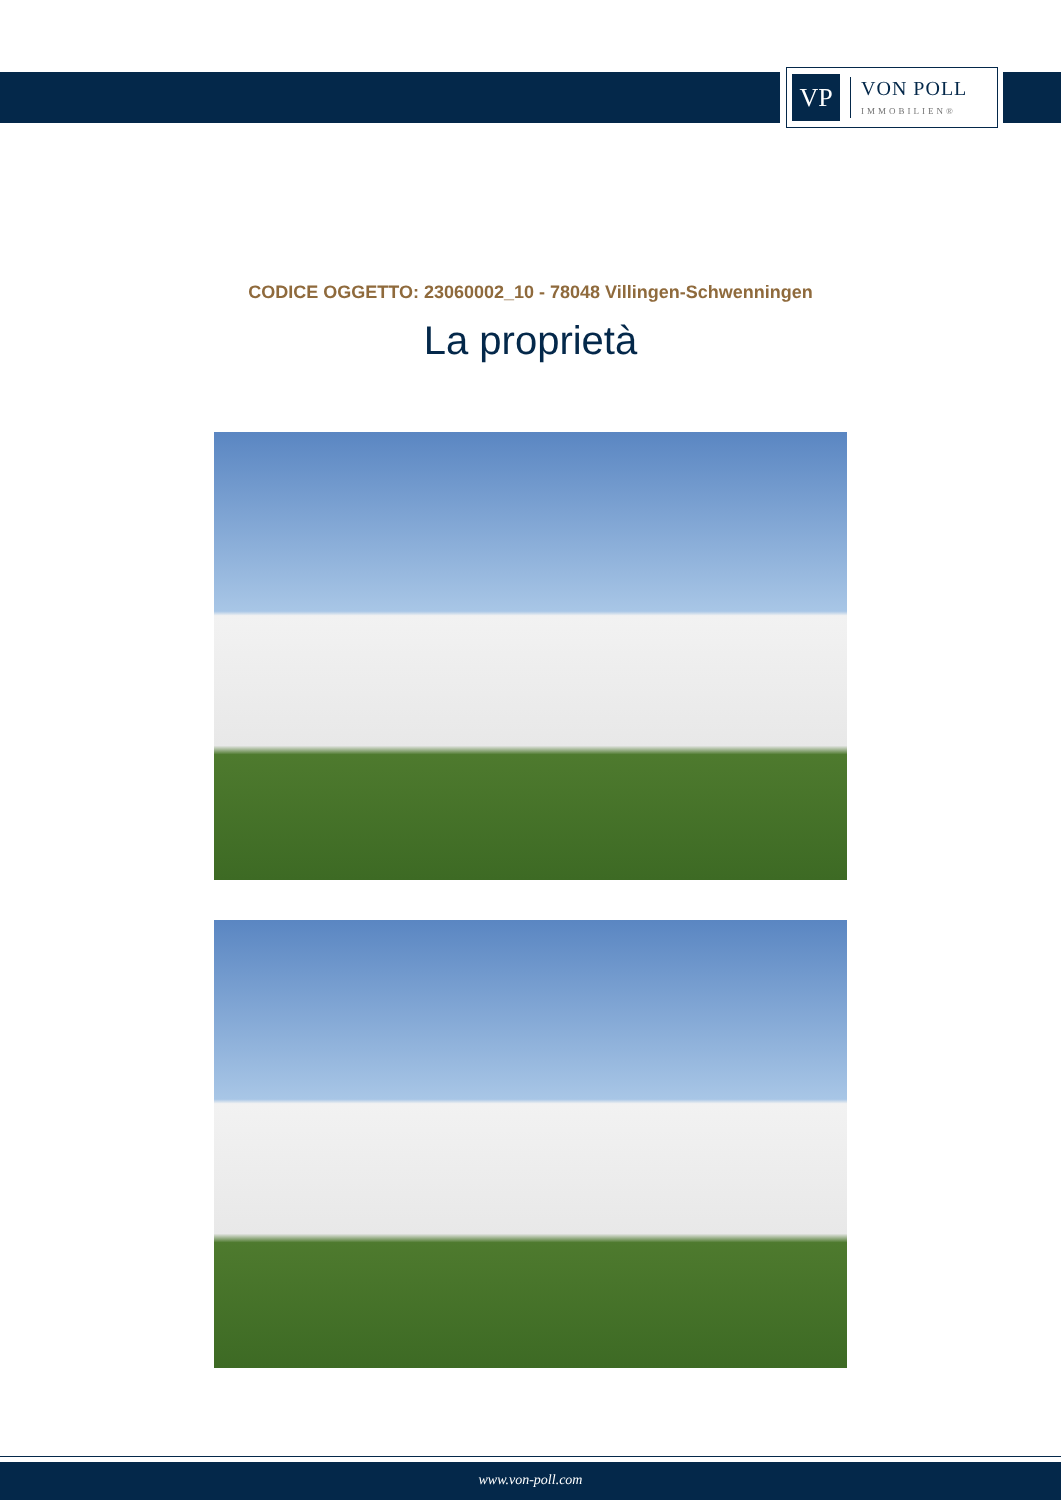VP
VON POLL
IMMOBILIEN®
CODICE OGGETTO: 23060002_10 - 78048 Villingen-Schwenningen
La proprietà
www.von-poll.com